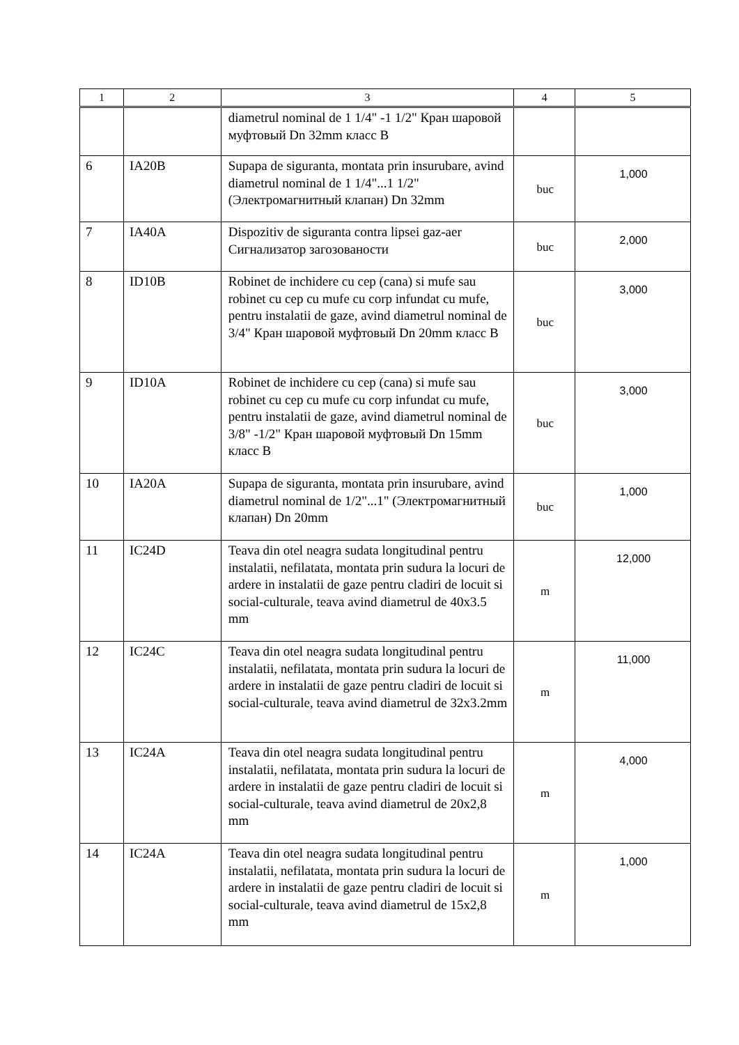| 1 | 2 | 3 | 4 | 5 |
| --- | --- | --- | --- | --- |
| | | diametrul nominal de 1 1/4" -1 1/2" Кран шаровой муфтовый Dn 32mm класс B | | |
| 6 | IA20B | Supapa de siguranta, montata prin insurubare, avind diametrul nominal de 1 1/4"...1 1/2" (Электромагнитный клапан) Dn 32mm | buc | 1,000 |
| 7 | IA40A | Dispozitiv de siguranta contra lipsei gaz-aer Сигнализатор загозованости | buc | 2,000 |
| 8 | ID10B | Robinet de inchidere cu cep (cana) si mufe sau robinet cu cep cu mufe cu corp infundat cu mufe, pentru instalatii de gaze, avind diametrul nominal de 3/4" Кран шаровой муфтовый Dn 20mm класс B | buc | 3,000 |
| 9 | ID10A | Robinet de inchidere cu cep (cana) si mufe sau robinet cu cep cu mufe cu corp infundat cu mufe, pentru instalatii de gaze, avind diametrul nominal de 3/8" -1/2" Кран шаровой муфтовый Dn 15mm класс B | buc | 3,000 |
| 10 | IA20A | Supapa de siguranta, montata prin insurubare, avind diametrul nominal de 1/2"...1" (Электромагнитный клапан) Dn 20mm | buc | 1,000 |
| 11 | IC24D | Teava din otel neagra sudata longitudinal pentru instalatii, nefilatata, montata prin sudura la locuri de ardere in instalatii de gaze pentru cladiri de locuit si social-culturale, teava avind diametrul de 40x3.5 mm | m | 12,000 |
| 12 | IC24C | Teava din otel neagra sudata longitudinal pentru instalatii, nefilatata, montata prin sudura la locuri de ardere in instalatii de gaze pentru cladiri de locuit si social-culturale, teava avind diametrul de 32x3.2mm | m | 11,000 |
| 13 | IC24A | Teava din otel neagra sudata longitudinal pentru instalatii, nefilatata, montata prin sudura la locuri de ardere in instalatii de gaze pentru cladiri de locuit si social-culturale, teava avind diametrul de 20x2,8 mm | m | 4,000 |
| 14 | IC24A | Teava din otel neagra sudata longitudinal pentru instalatii, nefilatata, montata prin sudura la locuri de ardere in instalatii de gaze pentru cladiri de locuit si social-culturale, teava avind diametrul de 15x2,8 mm | m | 1,000 |